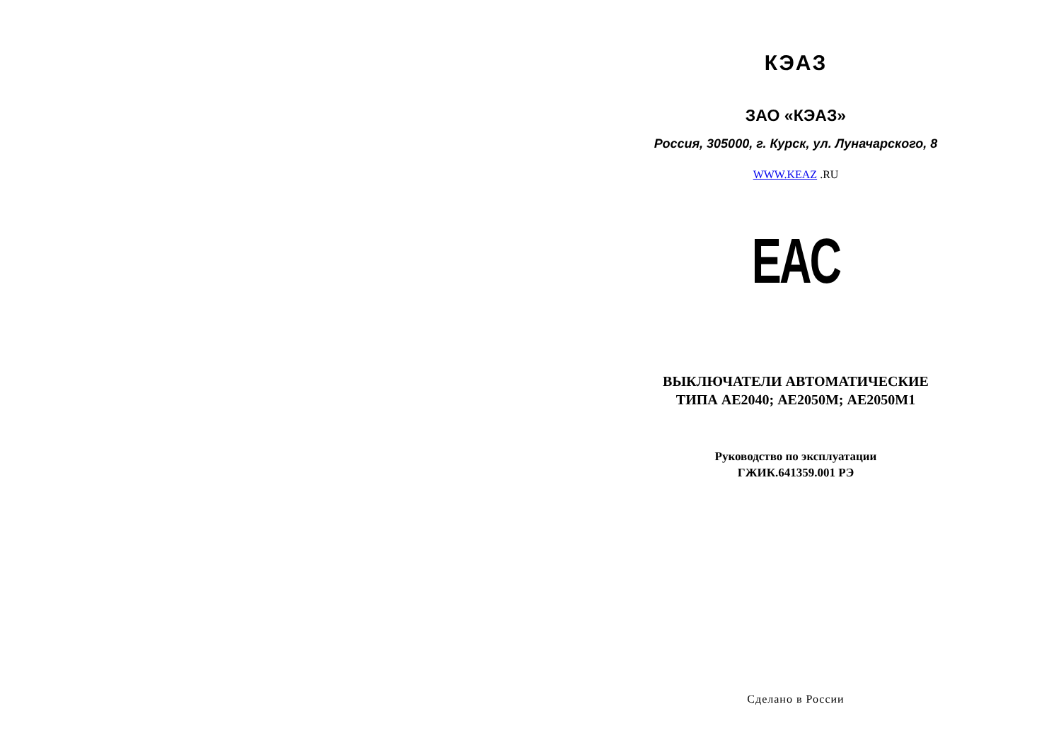КЭАЗ
ЗАО «КЭАЗ»
Россия, 305000, г. Курск, ул. Луначарского, 8
WWW.KEAZ .RU
EAC
ВЫКЛЮЧАТЕЛИ АВТОМАТИЧЕСКИЕ
ТИПА АЕ2040; АЕ2050М; АЕ2050М1
Руководство по эксплуатации
ГЖИК.641359.001 РЭ
Сделано в России